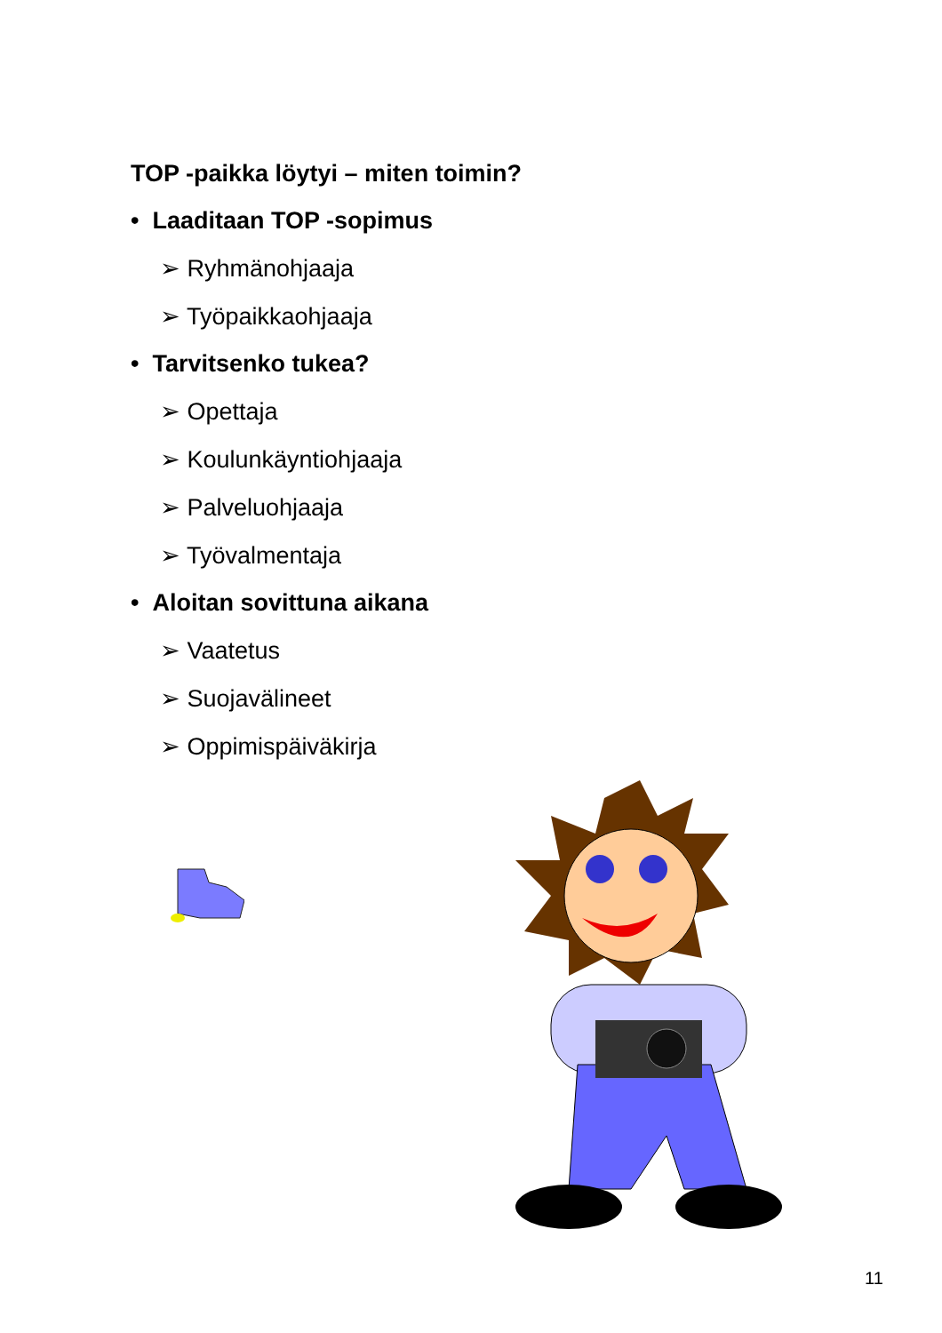TOP -paikka löytyi – miten toimin?
• Laaditaan TOP -sopimus
➢ Ryhmänohjaaja
➢ Työpaikkaohjaaja
• Tarvitsenko tukea?
➢ Opettaja
➢ Koulunkäyntiohjaaja
➢ Palveluohjaaja
➢ Työvalmentaja
• Aloitan sovittuna aikana
➢ Vaatetus
➢ Suojavälineet
➢ Oppimispäiväkirja
11